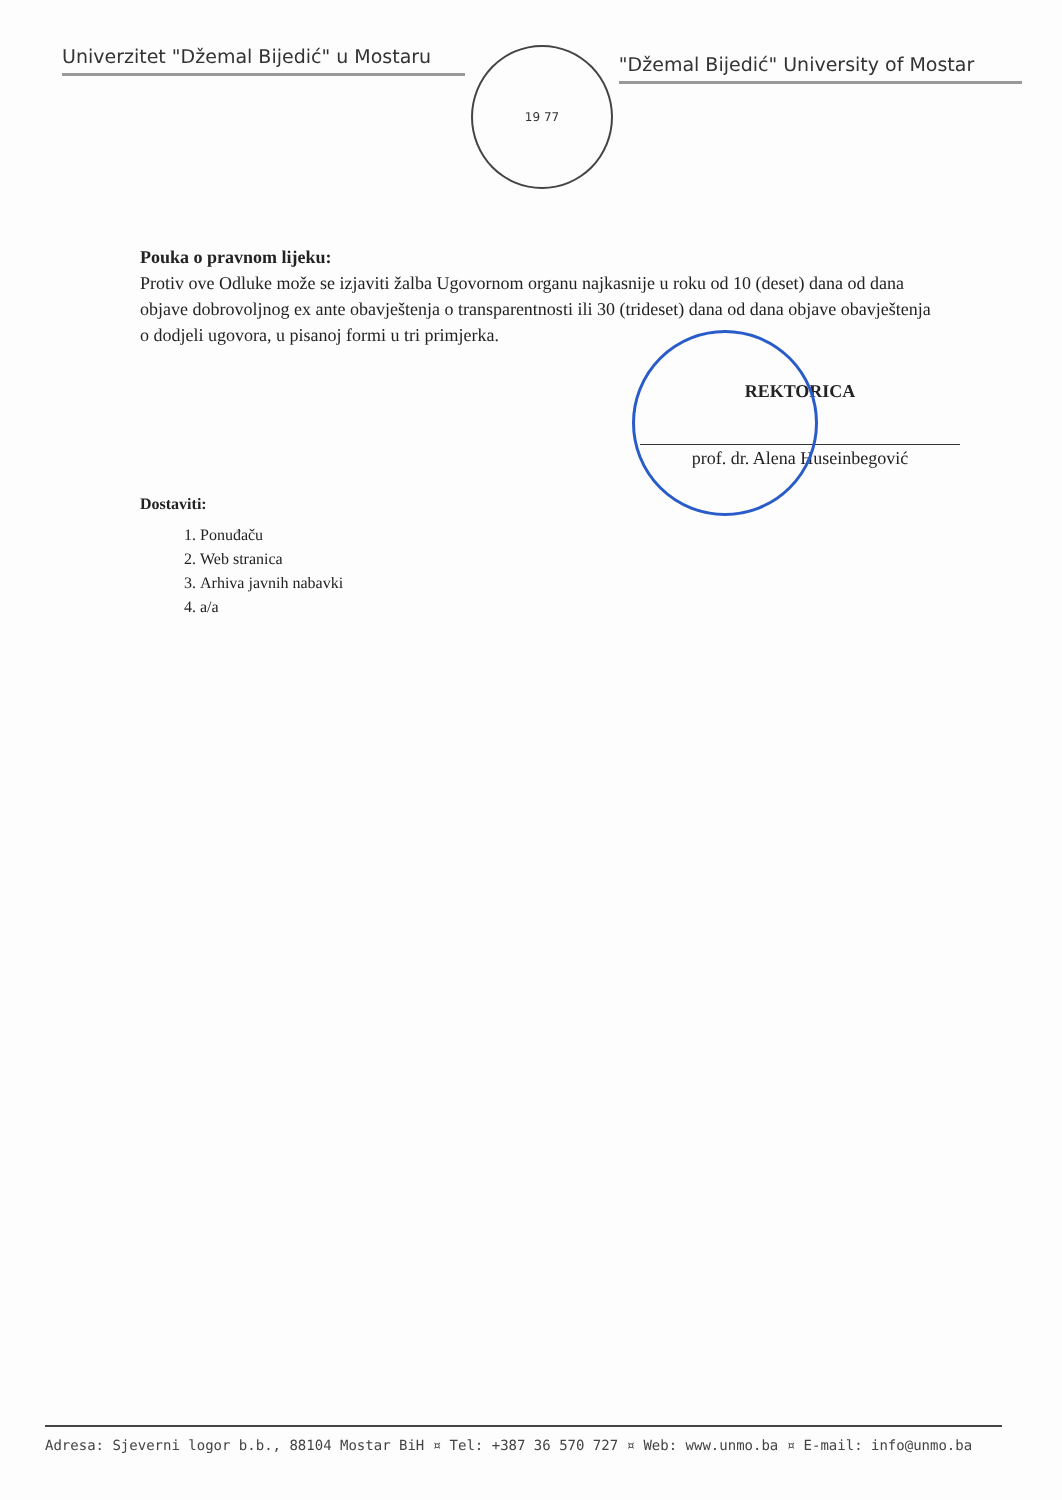Univerzitet "Džemal Bijedić" u Mostaru
19 77
"Džemal Bijedić" University of Mostar
Pouka o pravnom lijeku:
Protiv ove Odluke može se izjaviti žalba Ugovornom organu najkasnije u roku od 10 (deset) dana od dana objave dobrovoljnog ex ante obavještenja o transparentnosti ili 30 (trideset) dana od dana objave obavještenja o dodjeli ugovora, u pisanoj formi u tri primjerka.
REKTORICA
prof. dr. Alena Huseinbegović
Dostaviti:
1. Ponuđaču
2. Web stranica
3. Arhiva javnih nabavki
4. a/a
Adresa: Sjeverni logor b.b., 88104 Mostar BiH ¤ Tel: +387 36 570 727 ¤ Web: www.unmo.ba ¤ E-mail: info@unmo.ba